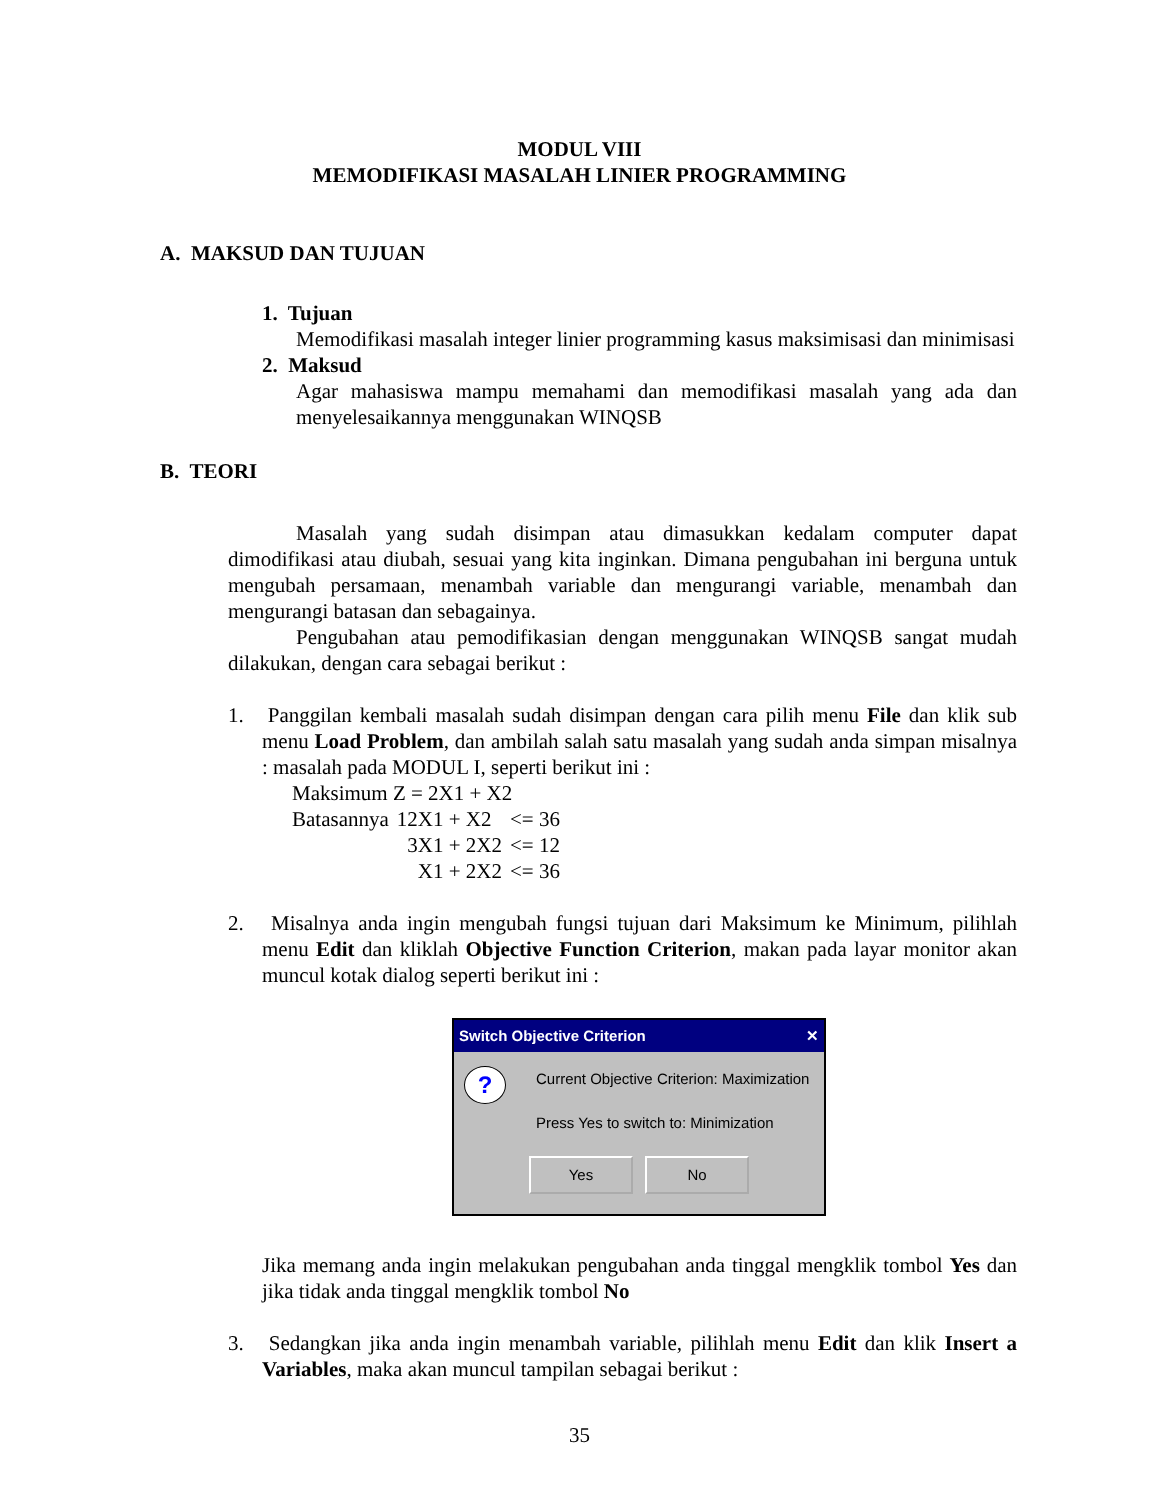MODUL VIII
MEMODIFIKASI MASALAH LINIER PROGRAMMING
A. MAKSUD DAN TUJUAN
1. Tujuan
Memodifikasi masalah integer linier programming kasus maksimisasi dan minimisasi
2. Maksud
Agar mahasiswa mampu memahami dan memodifikasi masalah yang ada dan menyelesaikannya menggunakan WINQSB
B. TEORI
Masalah yang sudah disimpan atau dimasukkan kedalam computer dapat dimodifikasi atau diubah, sesuai yang kita inginkan. Dimana pengubahan ini berguna untuk mengubah persamaan, menambah variable dan mengurangi variable, menambah dan mengurangi batasan dan sebagainya.
Pengubahan atau pemodifikasian dengan menggunakan WINQSB sangat mudah dilakukan, dengan cara sebagai berikut :
1. Panggilan kembali masalah sudah disimpan dengan cara pilih menu File dan klik sub menu Load Problem, dan ambilah salah satu masalah yang sudah anda simpan misalnya : masalah pada MODUL I, seperti berikut ini :
| Maksimum Z = 2X1 + X2 | | |
| Batasannya | 12X1 + X2 | <= 36 |
| | 3X1 + 2X2 | <= 12 |
| | X1 + 2X2 | <= 36 |
2. Misalnya anda ingin mengubah fungsi tujuan dari Maksimum ke Minimum, pilihlah menu Edit dan kliklah Objective Function Criterion, makan pada layar monitor akan muncul kotak dialog seperti berikut ini :
Switch Objective Criterion ✕
?
Current Objective Criterion: Maximization
Press Yes to switch to: Minimization
Yes No
Jika memang anda ingin melakukan pengubahan anda tinggal mengklik tombol Yes dan jika tidak anda tinggal mengklik tombol No
3. Sedangkan jika anda ingin menambah variable, pilihlah menu Edit dan klik Insert a Variables, maka akan muncul tampilan sebagai berikut :
35